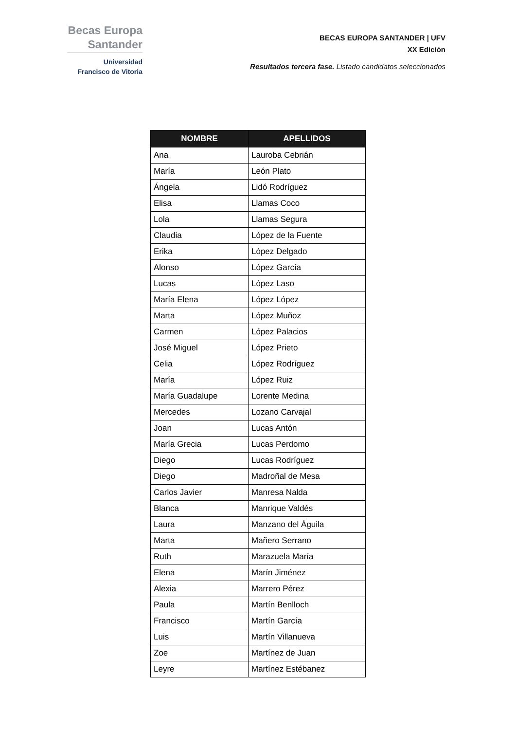Becas Europa
Santander
Universidad
Francisco de Vitoria
BECAS EUROPA SANTANDER | UFV
XX Edición
Resultados tercera fase. Listado candidatos seleccionados
| NOMBRE | APELLIDOS |
| --- | --- |
| Ana | Lauroba Cebrián |
| María | León Plato |
| Ángela | Lidó Rodríguez |
| Elisa | Llamas Coco |
| Lola | Llamas Segura |
| Claudia | López de la Fuente |
| Erika | López Delgado |
| Alonso | López García |
| Lucas | López Laso |
| María Elena | López López |
| Marta | López Muñoz |
| Carmen | López Palacios |
| José Miguel | López Prieto |
| Celia | López Rodríguez |
| María | López Ruiz |
| María Guadalupe | Lorente Medina |
| Mercedes | Lozano Carvajal |
| Joan | Lucas Antón |
| María Grecia | Lucas Perdomo |
| Diego | Lucas Rodríguez |
| Diego | Madroñal de Mesa |
| Carlos Javier | Manresa Nalda |
| Blanca | Manrique Valdés |
| Laura | Manzano del Águila |
| Marta | Mañero Serrano |
| Ruth | Marazuela María |
| Elena | Marín Jiménez |
| Alexia | Marrero Pérez |
| Paula | Martín Benlloch |
| Francisco | Martín García |
| Luis | Martín Villanueva |
| Zoe | Martínez de Juan |
| Leyre | Martínez Estébanez |